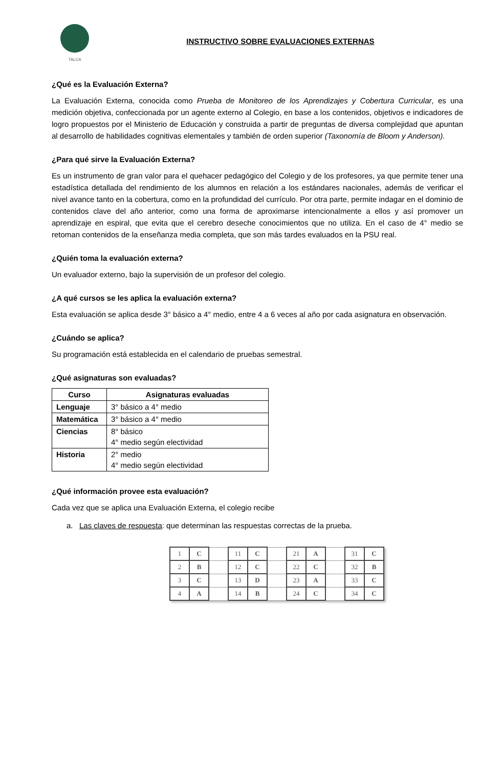TALCA
INSTRUCTIVO SOBRE EVALUACIONES EXTERNAS
¿Qué es la Evaluación Externa?
La Evaluación Externa, conocida como Prueba de Monitoreo de los Aprendizajes y Cobertura Curricular, es una medición objetiva, confeccionada por un agente externo al Colegio, en base a los contenidos, objetivos e indicadores de logro propuestos por el Ministerio de Educación y construida a partir de preguntas de diversa complejidad que apuntan al desarrollo de habilidades cognitivas elementales y también de orden superior (Taxonomía de Bloom y Anderson).
¿Para qué sirve la Evaluación Externa?
Es un instrumento de gran valor para el quehacer pedagógico del Colegio y de los profesores, ya que permite tener una estadística detallada del rendimiento de los alumnos en relación a los estándares nacionales, además de verificar el nivel avance tanto en la cobertura, como en la profundidad del currículo. Por otra parte, permite indagar en el dominio de contenidos clave del año anterior, como una forma de aproximarse intencionalmente a ellos y así promover un aprendizaje en espiral, que evita que el cerebro deseche conocimientos que no utiliza. En el caso de 4° medio se retoman contenidos de la enseñanza media completa, que son más tardes evaluados en la PSU real.
¿Quién toma la evaluación externa?
Un evaluador externo, bajo la supervisión de un profesor del colegio.
¿A qué cursos se les aplica la evaluación externa?
Esta evaluación se aplica desde 3° básico a 4° medio, entre 4 a 6 veces al año por cada asignatura en observación.
¿Cuándo se aplica?
Su programación está establecida en el calendario de pruebas semestral.
¿Qué asignaturas son evaluadas?
| Curso | Asignaturas evaluadas |
| --- | --- |
| Lenguaje | 3° básico a 4° medio |
| Matemática | 3° básico a 4° medio |
| Ciencias | 8° básico 4° medio según electividad |
| Historia | 2° medio 4° medio según electividad |
¿Qué información provee esta evaluación?
Cada vez que se aplica una Evaluación Externa, el colegio recibe
a. Las claves de respuesta: que determinan las respuestas correctas de la prueba.
| 1 | C | | 11 | C | | 21 | A | | 31 | C |
| 2 | B | | 12 | C | | 22 | C | | 32 | B |
| 3 | C | | 13 | D | | 23 | A | | 33 | C |
| 4 | A | | 14 | B | | 24 | C | | 34 | C |